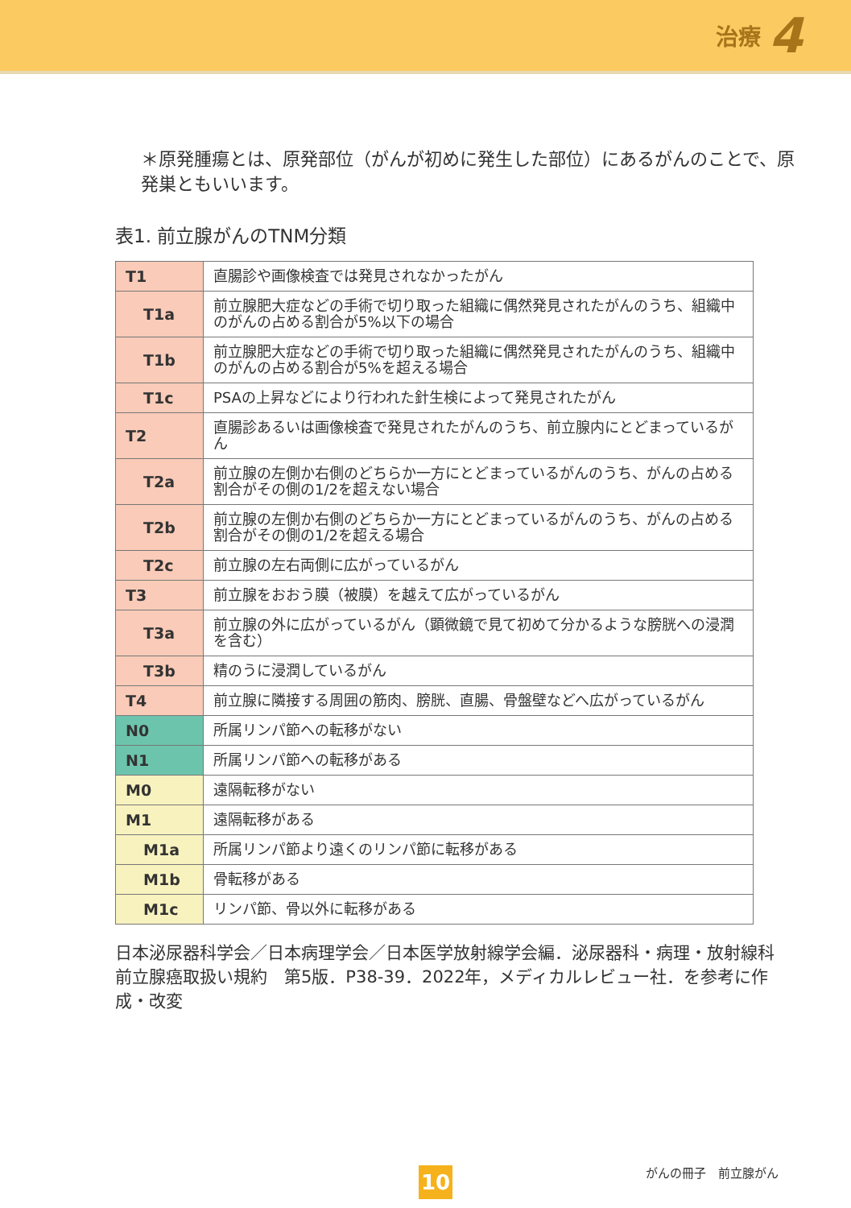治療 4
＊原発腫瘍とは、原発部位（がんが初めに発生した部位）にあるがんのことで、原発巣ともいいます。
表1. 前立腺がんのTNM分類
| T1 | 直腸診や画像検査では発見されなかったがん |
| T1a | 前立腺肥大症などの手術で切り取った組織に偶然発見されたがんのうち、組織中のがんの占める割合が5%以下の場合 |
| T1b | 前立腺肥大症などの手術で切り取った組織に偶然発見されたがんのうち、組織中のがんの占める割合が5%を超える場合 |
| T1c | PSAの上昇などにより行われた針生検によって発見されたがん |
| T2 | 直腸診あるいは画像検査で発見されたがんのうち、前立腺内にとどまっているがん |
| T2a | 前立腺の左側か右側のどちらか一方にとどまっているがんのうち、がんの占める割合がその側の1/2を超えない場合 |
| T2b | 前立腺の左側か右側のどちらか一方にとどまっているがんのうち、がんの占める割合がその側の1/2を超える場合 |
| T2c | 前立腺の左右両側に広がっているがん |
| T3 | 前立腺をおおう膜（被膜）を越えて広がっているがん |
| T3a | 前立腺の外に広がっているがん（顕微鏡で見て初めて分かるような膀胱への浸潤を含む） |
| T3b | 精のうに浸潤しているがん |
| T4 | 前立腺に隣接する周囲の筋肉、膀胱、直腸、骨盤壁などへ広がっているがん |
| N0 | 所属リンパ節への転移がない |
| N1 | 所属リンパ節への転移がある |
| M0 | 遠隔転移がない |
| M1 | 遠隔転移がある |
| M1a | 所属リンパ節より遠くのリンパ節に転移がある |
| M1b | 骨転移がある |
| M1c | リンパ節、骨以外に転移がある |
日本泌尿器科学会／日本病理学会／日本医学放射線学会編．泌尿器科・病理・放射線科　前立腺癌取扱い規約　第5版．P38-39．2022年，メディカルレビュー社．を参考に作成・改変
10 がんの冊子　前立腺がん